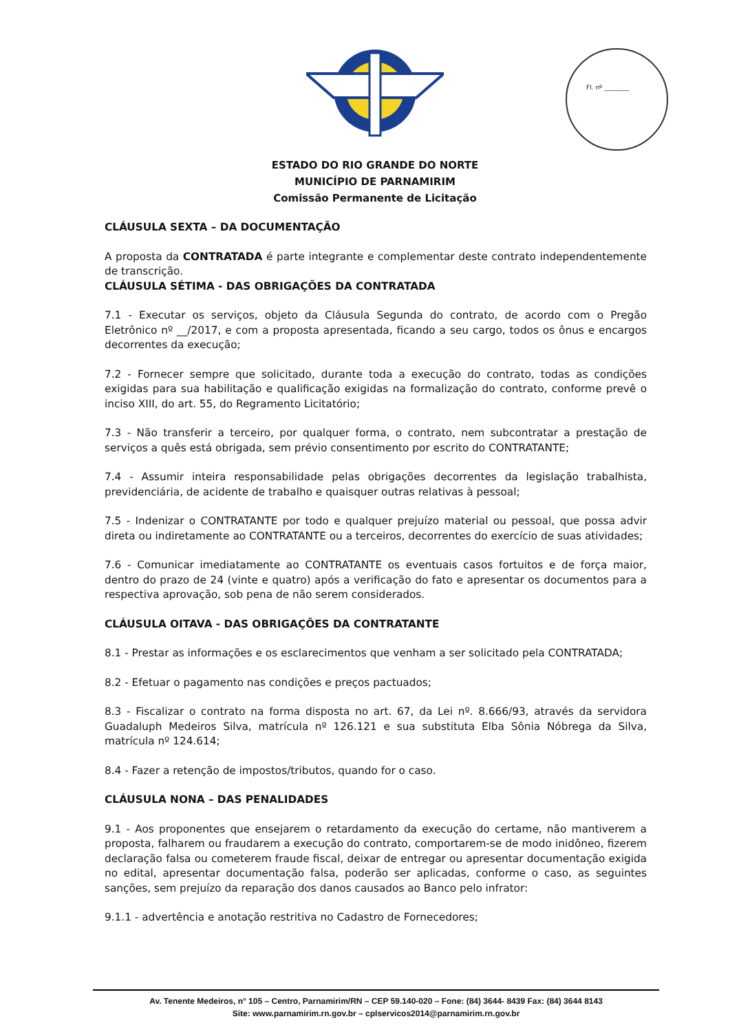Fl. nº ________
ESTADO DO RIO GRANDE DO NORTE
MUNICÍPIO DE PARNAMIRIM
Comissão Permanente de Licitação
CLÁUSULA SEXTA – DA DOCUMENTAÇÃO
A proposta da CONTRATADA é parte integrante e complementar deste contrato independentemente de transcrição.
CLÁUSULA SÉTIMA - DAS OBRIGAÇÕES DA CONTRATADA
7.1 - Executar os serviços, objeto da Cláusula Segunda do contrato, de acordo com o Pregão Eletrônico nº __/2017, e com a proposta apresentada, ficando a seu cargo, todos os ônus e encargos decorrentes da execução;
7.2 - Fornecer sempre que solicitado, durante toda a execução do contrato, todas as condições exigidas para sua habilitação e qualificação exigidas na formalização do contrato, conforme prevê o inciso XIII, do art. 55, do Regramento Licitatório;
7.3 - Não transferir a terceiro, por qualquer forma, o contrato, nem subcontratar a prestação de serviços a quês está obrigada, sem prévio consentimento por escrito do CONTRATANTE;
7.4 - Assumir inteira responsabilidade pelas obrigações decorrentes da legislação trabalhista, previdenciária, de acidente de trabalho e quaisquer outras relativas à pessoal;
7.5 - Indenizar o CONTRATANTE por todo e qualquer prejuízo material ou pessoal, que possa advir direta ou indiretamente ao CONTRATANTE ou a terceiros, decorrentes do exercício de suas atividades;
7.6 - Comunicar imediatamente ao CONTRATANTE os eventuais casos fortuitos e de força maior, dentro do prazo de 24 (vinte e quatro) após a verificação do fato e apresentar os documentos para a respectiva aprovação, sob pena de não serem considerados.
CLÁUSULA OITAVA - DAS OBRIGAÇÕES DA CONTRATANTE
8.1 - Prestar as informações e os esclarecimentos que venham a ser solicitado pela CONTRATADA;
8.2 - Efetuar o pagamento nas condições e preços pactuados;
8.3 - Fiscalizar o contrato na forma disposta no art. 67, da Lei nº. 8.666/93, através da servidora Guadaluph Medeiros Silva, matrícula nº 126.121 e sua substituta Elba Sônia Nóbrega da Silva, matrícula nº 124.614;
8.4 - Fazer a retenção de impostos/tributos, quando for o caso.
CLÁUSULA NONA – DAS PENALIDADES
9.1 - Aos proponentes que ensejarem o retardamento da execução do certame, não mantiverem a proposta, falharem ou fraudarem a execução do contrato, comportarem-se de modo inidôneo, fizerem declaração falsa ou cometerem fraude fiscal, deixar de entregar ou apresentar documentação exigida no edital, apresentar documentação falsa, poderão ser aplicadas, conforme o caso, as seguintes sanções, sem prejuízo da reparação dos danos causados ao Banco pelo infrator:
9.1.1 - advertência e anotação restritiva no Cadastro de Fornecedores;
Av. Tenente Medeiros, n° 105 – Centro, Parnamirim/RN – CEP 59.140-020 – Fone: (84) 3644- 8439 Fax: (84) 3644 8143
Site: www.parnamirim.rn.gov.br – cplservicos2014@parnamirim.rn.gov.br